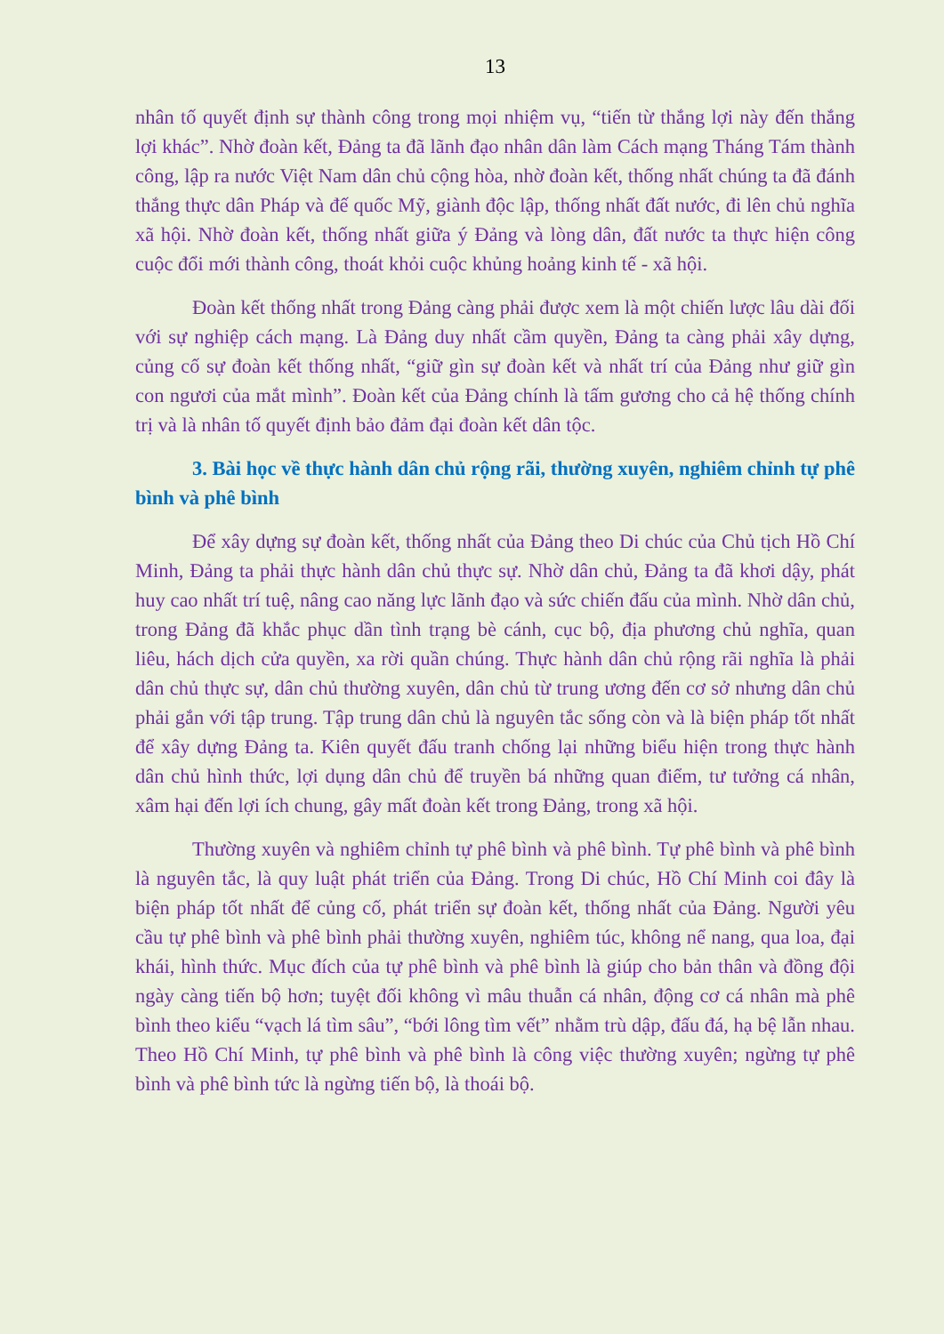13
nhân tố quyết định sự thành công trong mọi nhiệm vụ, “tiến từ thắng lợi này đến thắng lợi khác”. Nhờ đoàn kết, Đảng ta đã lãnh đạo nhân dân làm Cách mạng Tháng Tám thành công, lập ra nước Việt Nam dân chủ cộng hòa, nhờ đoàn kết, thống nhất chúng ta đã đánh thắng thực dân Pháp và đế quốc Mỹ, giành độc lập, thống nhất đất nước, đi lên chủ nghĩa xã hội. Nhờ đoàn kết, thống nhất giữa ý Đảng và lòng dân, đất nước ta thực hiện công cuộc đổi mới thành công, thoát khỏi cuộc khủng hoảng kinh tế - xã hội.
Đoàn kết thống nhất trong Đảng càng phải được xem là một chiến lược lâu dài đối với sự nghiệp cách mạng. Là Đảng duy nhất cầm quyền, Đảng ta càng phải xây dựng, củng cố sự đoàn kết thống nhất, “giữ gìn sự đoàn kết và nhất trí của Đảng như giữ gìn con ngươi của mắt mình”. Đoàn kết của Đảng chính là tấm gương cho cả hệ thống chính trị và là nhân tố quyết định bảo đảm đại đoàn kết dân tộc.
3. Bài học về thực hành dân chủ rộng rãi, thường xuyên, nghiêm chỉnh tự phê bình và phê bình
Để xây dựng sự đoàn kết, thống nhất của Đảng theo Di chúc của Chủ tịch Hồ Chí Minh, Đảng ta phải thực hành dân chủ thực sự. Nhờ dân chủ, Đảng ta đã khơi dậy, phát huy cao nhất trí tuệ, nâng cao năng lực lãnh đạo và sức chiến đấu của mình. Nhờ dân chủ, trong Đảng đã khắc phục dần tình trạng bè cánh, cục bộ, địa phương chủ nghĩa, quan liêu, hách dịch cửa quyền, xa rời quần chúng. Thực hành dân chủ rộng rãi nghĩa là phải dân chủ thực sự, dân chủ thường xuyên, dân chủ từ trung ương đến cơ sở nhưng dân chủ phải gắn với tập trung. Tập trung dân chủ là nguyên tắc sống còn và là biện pháp tốt nhất để xây dựng Đảng ta. Kiên quyết đấu tranh chống lại những biểu hiện trong thực hành dân chủ hình thức, lợi dụng dân chủ để truyền bá những quan điểm, tư tưởng cá nhân, xâm hại đến lợi ích chung, gây mất đoàn kết trong Đảng, trong xã hội.
Thường xuyên và nghiêm chỉnh tự phê bình và phê bình. Tự phê bình và phê bình là nguyên tắc, là quy luật phát triển của Đảng. Trong Di chúc, Hồ Chí Minh coi đây là biện pháp tốt nhất để củng cố, phát triển sự đoàn kết, thống nhất của Đảng. Người yêu cầu tự phê bình và phê bình phải thường xuyên, nghiêm túc, không nể nang, qua loa, đại khái, hình thức. Mục đích của tự phê bình và phê bình là giúp cho bản thân và đồng đội ngày càng tiến bộ hơn; tuyệt đối không vì mâu thuẫn cá nhân, động cơ cá nhân mà phê bình theo kiểu “vạch lá tìm sâu”, “bới lông tìm vết” nhằm trù dập, đấu đá, hạ bệ lẫn nhau. Theo Hồ Chí Minh, tự phê bình và phê bình là công việc thường xuyên; ngừng tự phê bình và phê bình tức là ngừng tiến bộ, là thoái bộ.